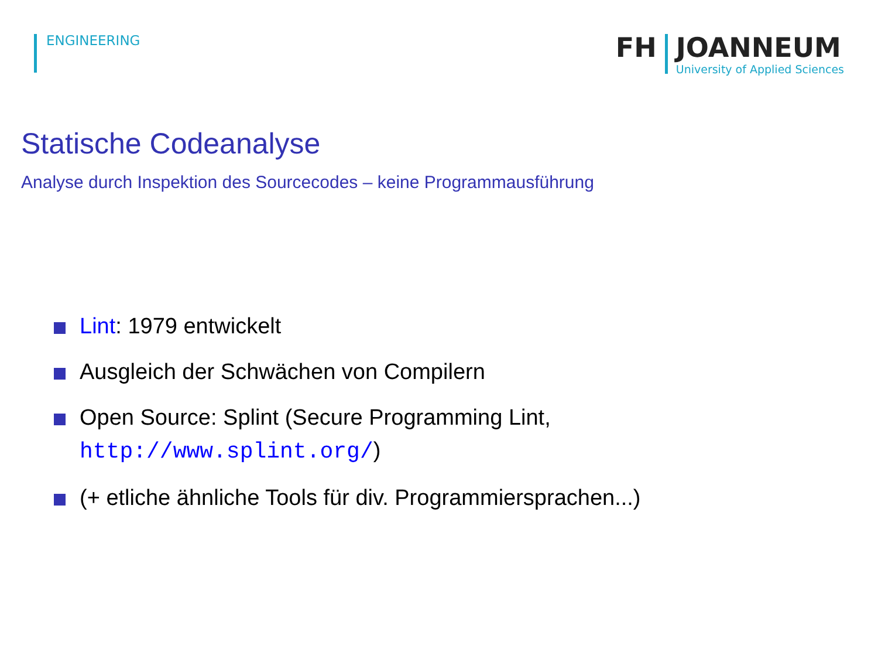ENGINEERING
FH JOANNEUM
University of Applied Sciences
Statische Codeanalyse
Analyse durch Inspektion des Sourcecodes – keine Programmausführung
Lint: 1979 entwickelt
Ausgleich der Schwächen von Compilern
Open Source: Splint (Secure Programming Lint,
http://www.splint.org/)
(+ etliche ähnliche Tools für div. Programmiersprachen...)